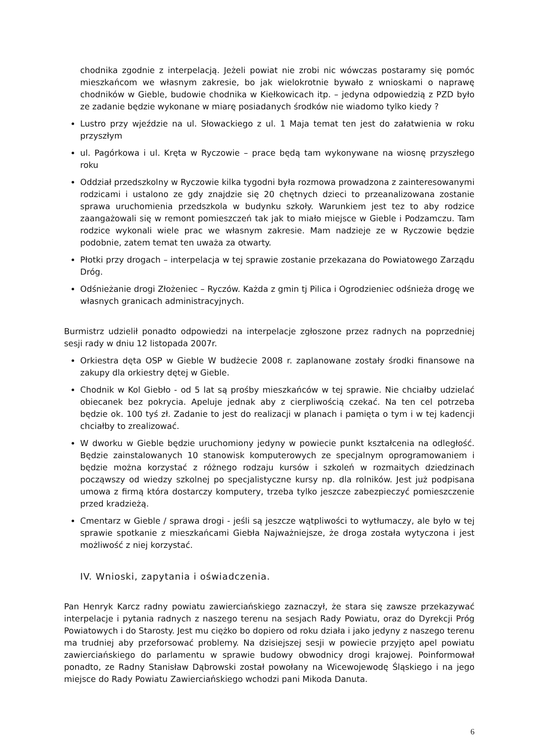chodnika zgodnie z interpelacją. Jeżeli powiat nie zrobi nic wówczas postaramy się pomóc mieszkańcom we własnym zakresie, bo jak wielokrotnie bywało z wnioskami o naprawę chodników w Gieble, budowie chodnika w Kiełkowicach itp. – jedyna odpowiedzią z PZD było ze zadanie będzie wykonane w miarę posiadanych środków nie wiadomo tylko kiedy ?
Lustro przy wjeździe na ul. Słowackiego z ul. 1 Maja temat ten jest do załatwienia w roku przyszłym
ul. Pagórkowa i ul. Kręta w Ryczowie – prace będą tam wykonywane na wiosnę przyszłego roku
Oddział przedszkolny w Ryczowie kilka tygodni była rozmowa prowadzona z zainteresowanymi rodzicami i ustalono ze gdy znajdzie się 20 chętnych dzieci to przeanalizowana zostanie sprawa uruchomienia przedszkola w budynku szkoły. Warunkiem jest tez to aby rodzice zaangażowali się w remont pomieszczeń tak jak to miało miejsce w Gieble i Podzamczu. Tam rodzice wykonali wiele prac we własnym zakresie. Mam nadzieje ze w Ryczowie będzie podobnie, zatem temat ten uważa za otwarty.
Płotki przy drogach – interpelacja w tej sprawie zostanie przekazana do Powiatowego Zarządu Dróg.
Odśnieżanie drogi Złożeniec – Ryczów. Każda z gmin tj Pilica i Ogrodzieniec odśnieża drogę we własnych granicach administracyjnych.
Burmistrz udzielił ponadto odpowiedzi na interpelacje zgłoszone przez radnych na poprzedniej sesji rady w dniu 12 listopada 2007r.
Orkiestra dęta OSP w Gieble W budżecie 2008 r. zaplanowane zostały środki finansowe na zakupy dla orkiestry dętej w Gieble.
Chodnik w Kol Giebło - od 5 lat są prośby mieszkańców w tej sprawie. Nie chciałby udzielać obiecanek bez pokrycia. Apeluje jednak aby z cierpliwością czekać. Na ten cel potrzeba będzie ok. 100 tyś zł. Zadanie to jest do realizacji w planach i pamięta o tym i w tej kadencji chciałby to zrealizować.
W dworku w Gieble będzie uruchomiony jedyny w powiecie punkt kształcenia na odległość. Będzie zainstalowanych 10 stanowisk komputerowych ze specjalnym oprogramowaniem i będzie można korzystać z różnego rodzaju kursów i szkoleń w rozmaitych dziedzinach począwszy od wiedzy szkolnej po specjalistyczne kursy np. dla rolników. Jest już podpisana umowa z firmą która dostarczy komputery, trzeba tylko jeszcze zabezpieczyć pomieszczenie przed kradzieżą.
Cmentarz w Gieble / sprawa drogi - jeśli są jeszcze wątpliwości to wytłumaczy, ale było w tej sprawie spotkanie z mieszkańcami Giebła Najważniejsze, że droga została wytyczona i jest możliwość z niej korzystać.
IV. Wnioski, zapytania i oświadczenia.
Pan Henryk Karcz radny powiatu zawierciańskiego zaznaczył, że stara się zawsze przekazywać interpelacje i pytania radnych z naszego terenu na sesjach Rady Powiatu, oraz do Dyrekcji Próg Powiatowych i do Starosty. Jest mu ciężko bo dopiero od roku działa i jako jedyny z naszego terenu ma trudniej aby przeforsować problemy. Na dzisiejszej sesji w powiecie przyjęto apel powiatu zawierciańskiego do parlamentu w sprawie budowy obwodnicy drogi krajowej. Poinformował ponadto, ze Radny Stanisław Dąbrowski został powołany na Wicewojewodę Śląskiego i na jego miejsce do Rady Powiatu Zawierciańskiego wchodzi pani Mikoda Danuta.
6